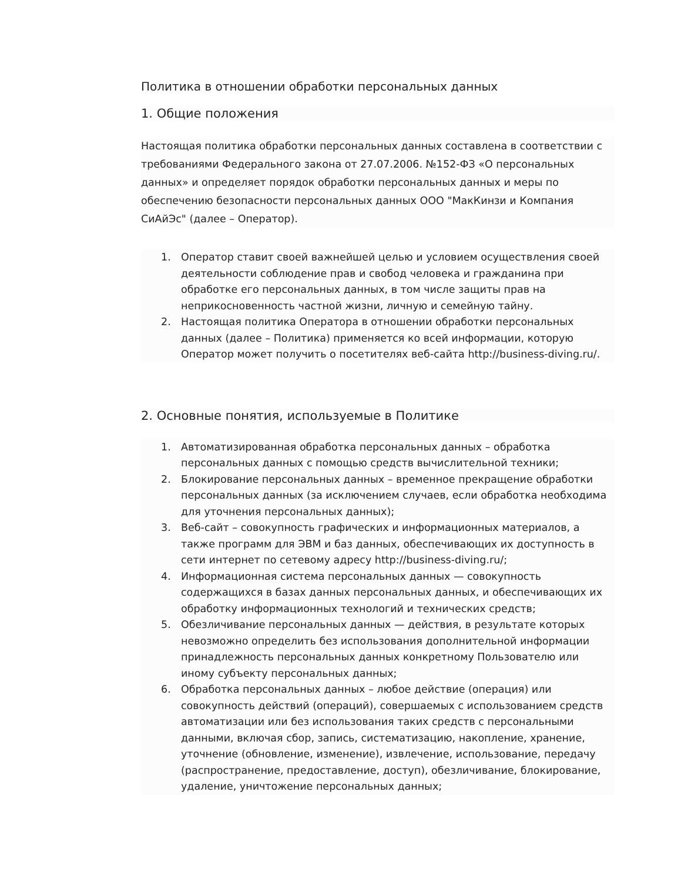Политика в отношении обработки персональных данных
1. Общие положения
Настоящая политика обработки персональных данных составлена в соответствии с требованиями Федерального закона от 27.07.2006. №152-ФЗ «О персональных данных» и определяет порядок обработки персональных данных и меры по обеспечению безопасности персональных данных ООО "МакКинзи и Компания СиАйЭс" (далее – Оператор).
1. Оператор ставит своей важнейшей целью и условием осуществления своей деятельности соблюдение прав и свобод человека и гражданина при обработке его персональных данных, в том числе защиты прав на неприкосновенность частной жизни, личную и семейную тайну.
2. Настоящая политика Оператора в отношении обработки персональных данных (далее – Политика) применяется ко всей информации, которую Оператор может получить о посетителях веб-сайта http://business-diving.ru/.
2. Основные понятия, используемые в Политике
1. Автоматизированная обработка персональных данных – обработка персональных данных с помощью средств вычислительной техники;
2. Блокирование персональных данных – временное прекращение обработки персональных данных (за исключением случаев, если обработка необходима для уточнения персональных данных);
3. Веб-сайт – совокупность графических и информационных материалов, а также программ для ЭВМ и баз данных, обеспечивающих их доступность в сети интернет по сетевому адресу http://business-diving.ru/;
4. Информационная система персональных данных — совокупность содержащихся в базах данных персональных данных, и обеспечивающих их обработку информационных технологий и технических средств;
5. Обезличивание персональных данных — действия, в результате которых невозможно определить без использования дополнительной информации принадлежность персональных данных конкретному Пользователю или иному субъекту персональных данных;
6. Обработка персональных данных – любое действие (операция) или совокупность действий (операций), совершаемых с использованием средств автоматизации или без использования таких средств с персональными данными, включая сбор, запись, систематизацию, накопление, хранение, уточнение (обновление, изменение), извлечение, использование, передачу (распространение, предоставление, доступ), обезличивание, блокирование, удаление, уничтожение персональных данных;